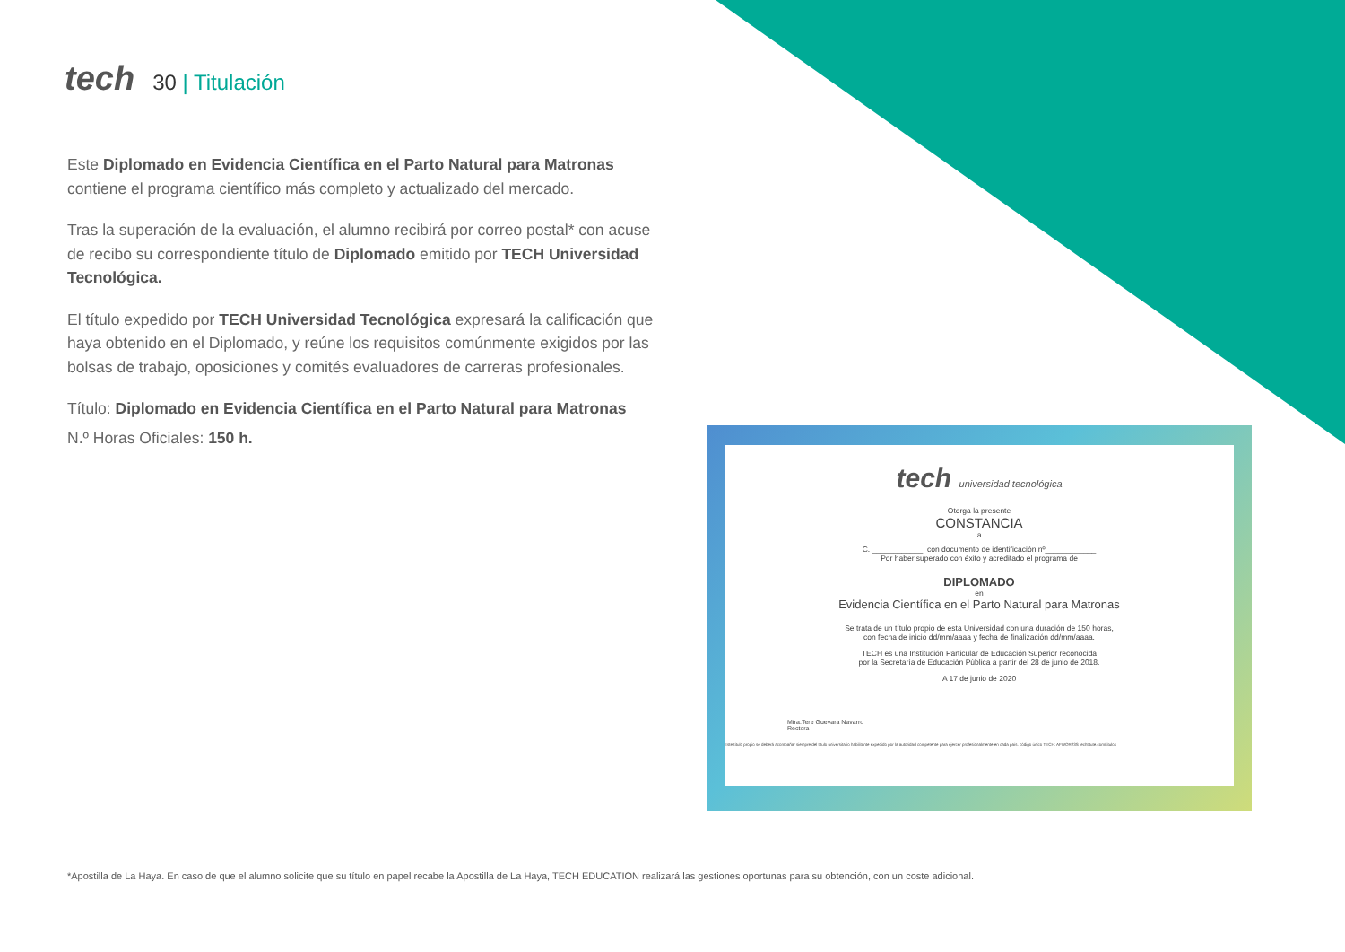tech
30 | Titulación
Este Diplomado en Evidencia Científica en el Parto Natural para Matronas contiene el programa científico más completo y actualizado del mercado.
Tras la superación de la evaluación, el alumno recibirá por correo postal* con acuse de recibo su correspondiente título de Diplomado emitido por TECH Universidad Tecnológica.
El título expedido por TECH Universidad Tecnológica expresará la calificación que haya obtenido en el Diplomado, y reúne los requisitos comúnmente exigidos por las bolsas de trabajo, oposiciones y comités evaluadores de carreras profesionales.
Título: Diplomado en Evidencia Científica en el Parto Natural para Matronas
N.º Horas Oficiales: 150 h.
tech universidad tecnológica
Otorga la presente
CONSTANCIA
a
C. ____________, con documento de identificación nº____________
Por haber superado con éxito y acreditado el programa de
DIPLOMADO
en
Evidencia Científica en el Parto Natural para Matronas
Se trata de un título propio de esta Universidad con una duración de 150 horas,
con fecha de inicio dd/mm/aaaa y fecha de finalización dd/mm/aaaa.
TECH es una Institución Particular de Educación Superior reconocida
por la Secretaría de Educación Pública a partir del 28 de junio de 2018.
A 17 de junio de 2020
Mtra.Tere Guevara Navarro
Rectora
Este título propio se deberá acompañar siempre del título universitario habilitante expedido por la autoridad competente para ejercer profesionalmente en cada país. código único TECH: AFWOR23S techtitute.com/titulos
*Apostilla de La Haya. En caso de que el alumno solicite que su título en papel recabe la Apostilla de La Haya, TECH EDUCATION realizará las gestiones oportunas para su obtención, con un coste adicional.